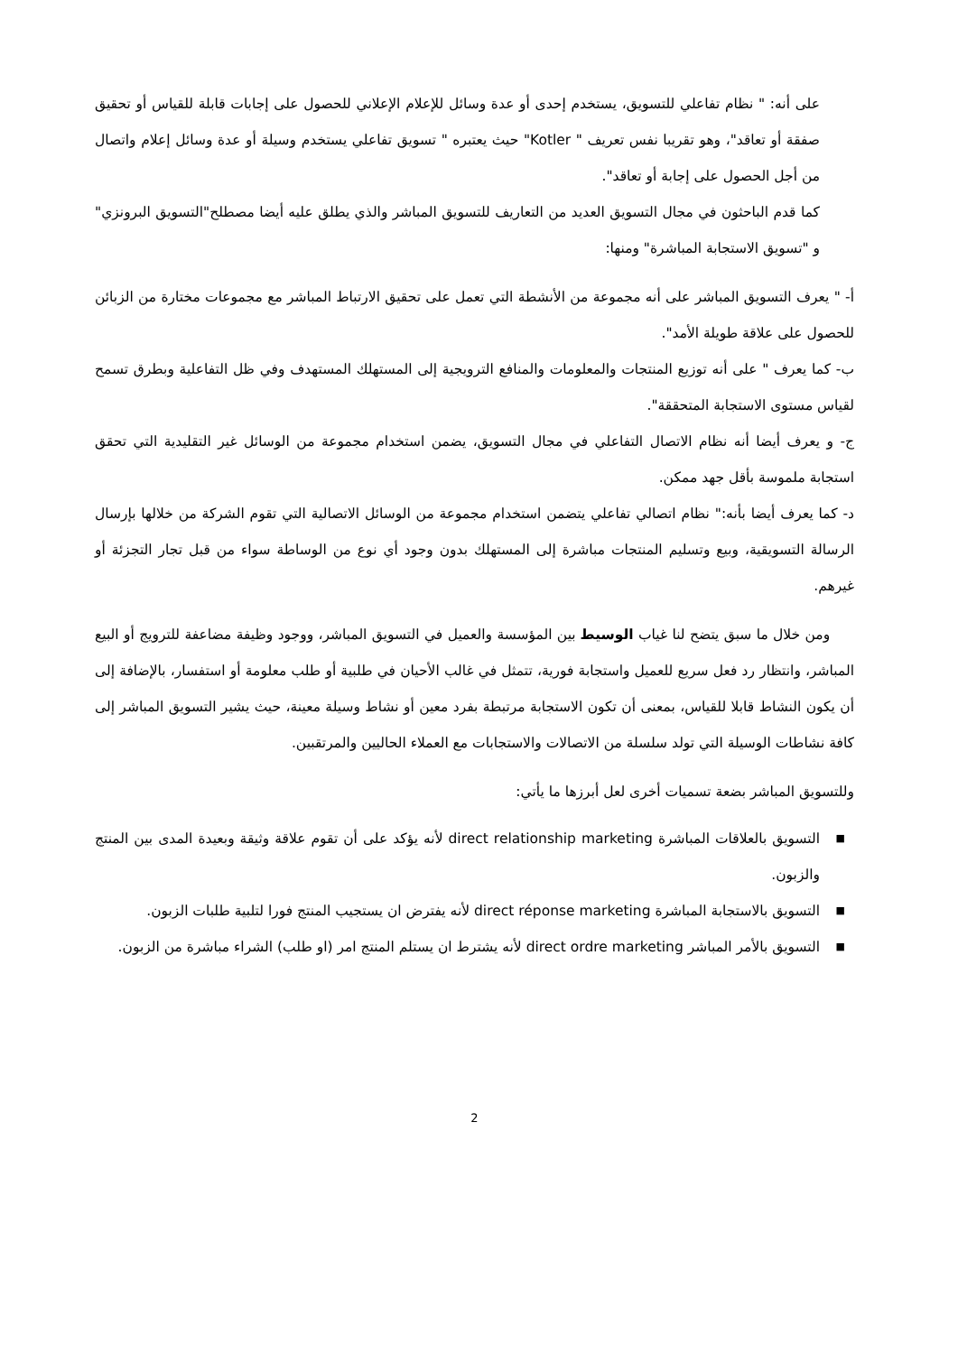على أنه: " نظام تفاعلي للتسويق، يستخدم إحدى أو عدة وسائل للإعلام الإعلاني للحصول على إجابات قابلة للقياس أو تحقيق صفقة أو تعاقد"، وهو تقريبا نفس تعريف " Kotler" حيث يعتبره " تسويق تفاعلي يستخدم وسيلة أو عدة وسائل إعلام واتصال من أجل الحصول على إجابة أو تعاقد".
كما قدم الباحثون في مجال التسويق العديد من التعاريف للتسويق المباشر والذي يطلق عليه أيضا مصطلح"التسويق البرونزي" و "تسويق الاستجابة المباشرة" ومنها:
أ- " يعرف التسويق المباشر على أنه مجموعة من الأنشطة التي تعمل على تحقيق الارتباط المباشر مع مجموعات مختارة من الزبائن للحصول على علاقة طويلة الأمد".
ب- كما يعرف " على أنه توزيع المنتجات والمعلومات والمنافع الترويجية إلى المستهلك المستهدف وفي ظل التفاعلية وبطرق تسمح لقياس مستوى الاستجابة المتحققة".
ج- و يعرف أيضا أنه نظام الاتصال التفاعلي في مجال التسويق، يضمن استخدام مجموعة من الوسائل غير التقليدية التي تحقق استجابة ملموسة بأقل جهد ممكن.
د- كما يعرف أيضا بأنه:" نظام اتصالي تفاعلي يتضمن استخدام مجموعة من الوسائل الاتصالية التي تقوم الشركة من خلالها بإرسال الرسالة التسويقية، وبيع وتسليم المنتجات مباشرة إلى المستهلك بدون وجود أي نوع من الوساطة سواء من قبل تجار التجزئة أو غيرهم.
ومن خلال ما سبق يتضح لنا غياب الوسيط بين المؤسسة والعميل في التسويق المباشر، ووجود وظيفة مضاعفة للترويج أو البيع المباشر، وانتظار رد فعل سريع للعميل واستجابة فورية، تتمثل في غالب الأحيان في طلبية أو طلب معلومة أو استفسار، بالإضافة إلى أن يكون النشاط قابلا للقياس، بمعنى أن تكون الاستجابة مرتبطة بفرد معين أو نشاط وسيلة معينة، حيث يشير التسويق المباشر إلى كافة نشاطات الوسيلة التي تولد سلسلة من الاتصالات والاستجابات مع العملاء الحاليين والمرتقبين.
وللتسويق المباشر بضعة تسميات أخرى لعل أبرزها ما يأتي:
■ التسويق بالعلاقات المباشرة direct relationship marketing لأنه يؤكد على أن تقوم علاقة وثيقة وبعيدة المدى بين المنتج والزبون.
■ التسويق بالاستجابة المباشرة direct réponse marketing لأنه يفترض ان يستجيب المنتج فورا لتلبية طلبات الزبون.
■ التسويق بالأمر المباشر direct ordre marketing لأنه يشترط ان يستلم المنتج امر (او طلب) الشراء مباشرة من الزبون.
2